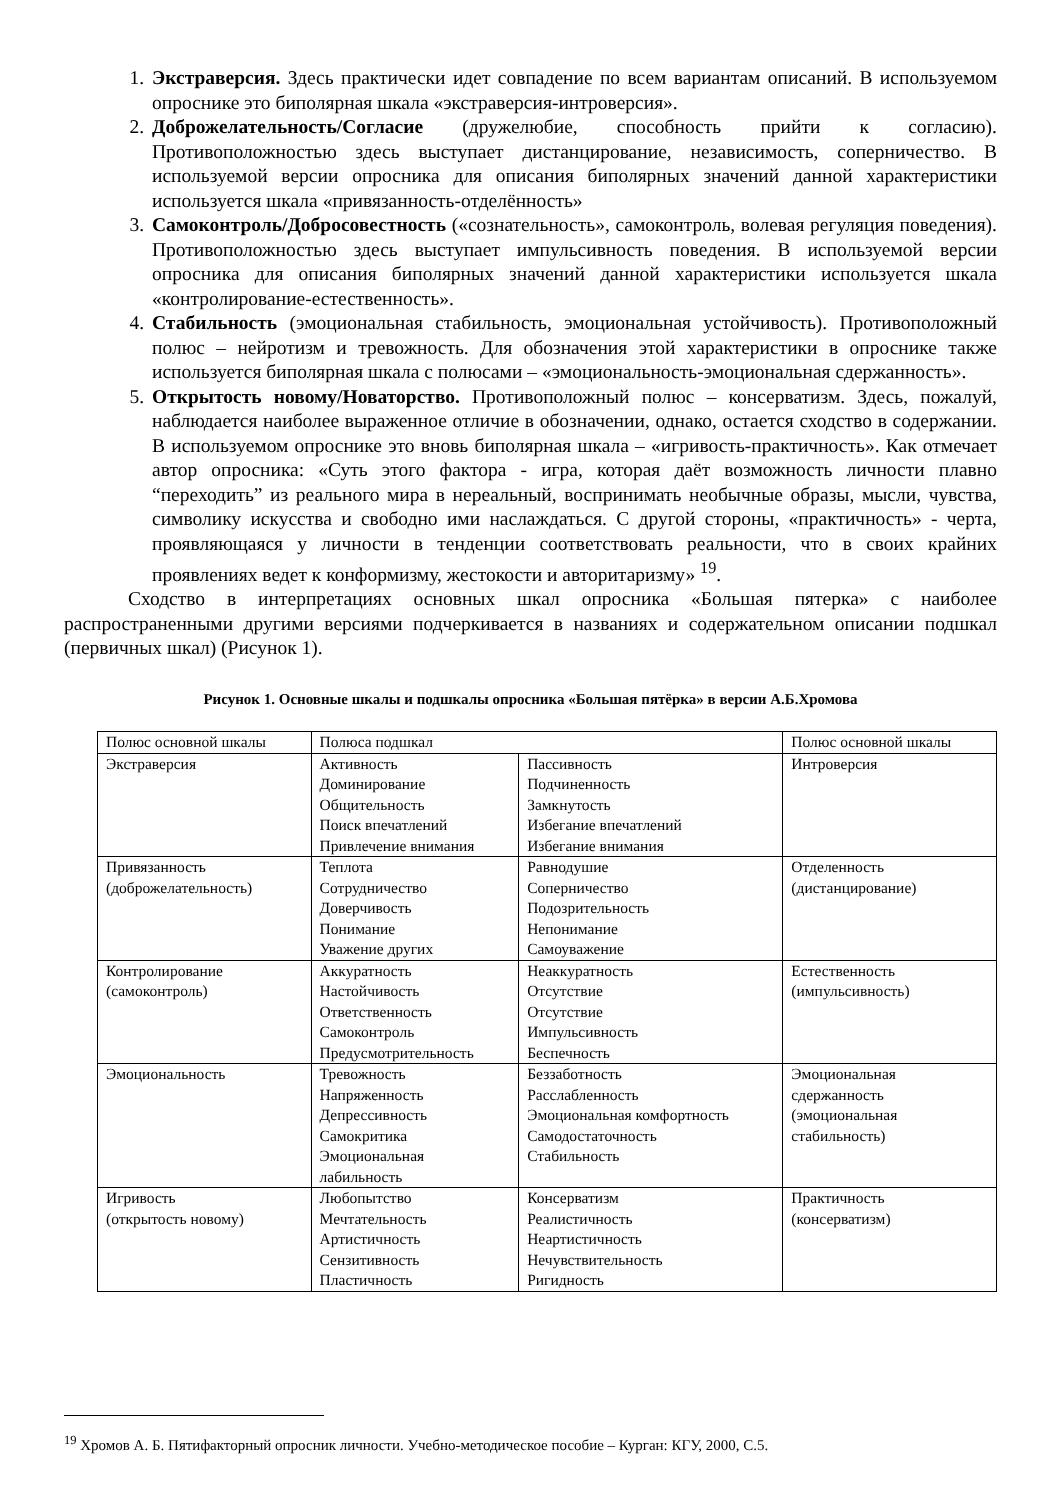1. Экстраверсия. Здесь практически идет совпадение по всем вариантам описаний. В используемом опроснике это биполярная шкала «экстраверсия-интроверсия».
2. Доброжелательность/Согласие (дружелюбие, способность прийти к согласию). Противоположностью здесь выступает дистанцирование, независимость, соперничество. В используемой версии опросника для описания биполярных значений данной характеристики используется шкала «привязанность-отделённость»
3. Самоконтроль/Добросовестность («сознательность», самоконтроль, волевая регуляция поведения). Противоположностью здесь выступает импульсивность поведения. В используемой версии опросника для описания биполярных значений данной характеристики используется шкала «контролирование-естественность».
4. Стабильность (эмоциональная стабильность, эмоциональная устойчивость). Противоположный полюс – нейротизм и тревожность. Для обозначения этой характеристики в опроснике также используется биполярная шкала с полюсами – «эмоциональность-эмоциональная сдержанность».
5. Открытость новому/Новаторство. Противоположный полюс – консерватизм. Здесь, пожалуй, наблюдается наиболее выраженное отличие в обозначении, однако, остается сходство в содержании. В используемом опроснике это вновь биполярная шкала – «игривость-практичность». Как отмечает автор опросника: «Суть этого фактора - игра, которая даёт возможность личности плавно “переходить” из реального мира в нереальный, воспринимать необычные образы, мысли, чувства, символику искусства и свободно ими наслаждаться. С другой стороны, «практичность» - черта, проявляющаяся у личности в тенденции соответствовать реальности, что в своих крайних проявлениях ведет к конформизму, жестокости и авторитаризму» <sup>19</sup>.
Сходство в интерпретациях основных шкал опросника «Большая пятерка» с наиболее распространенными другими версиями подчеркивается в названиях и содержательном описании подшкал (первичных шкал) (Рисунок 1).
Рисунок 1. Основные шкалы и подшкалы опросника «Большая пятёрка» в версии А.Б.Хромова
| Полюс основной шкалы | Полюса подшкал | | Полюс основной шкалы |
| Экстраверсия | Активность Доминирование Общительность Поиск впечатлений Привлечение внимания | Пассивность Подчиненность Замкнутость Избегание впечатлений Избегание внимания | Интроверсия |
| Привязанность (доброжелательность) | Теплота Сотрудничество Доверчивость Понимание Уважение других | Равнодушие Соперничество Подозрительность Непонимание Самоуважение | Отделенность (дистанцирование) |
| Контролирование (самоконтроль) | Аккуратность Настойчивость Ответственность Самоконтроль Предусмотрительность | Неаккуратность Отсутствие Отсутствие Импульсивность Беспечность | Естественность (импульсивность) |
| Эмоциональность | Тревожность Напряженность Депрессивность Самокритика Эмоциональная лабильность | Беззаботность Расслабленность Эмоциональная комфортность Самодостаточность Стабильность | Эмоциональная сдержанность (эмоциональная стабильность) |
| Игривость (открытость новому) | Любопытство Мечтательность Артистичность Сензитивность Пластичность | Консерватизм Реалистичность Неартистичность Нечувствительность Ригидность | Практичность (консерватизм) |
<sup>19</sup> Хромов А. Б. Пятифакторный опросник личности. Учебно-методическое пособие – Курган: КГУ, 2000, С.5.